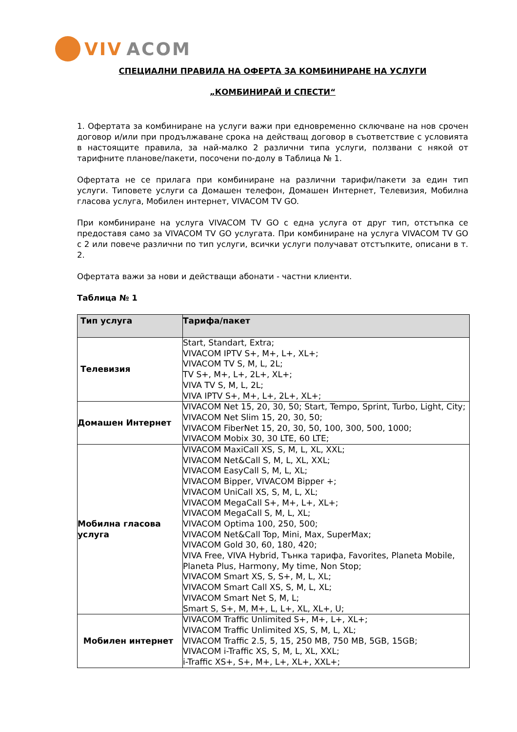VIV ACOM
СПЕЦИАЛНИ ПРАВИЛА НА ОФЕРТА ЗА КОМБИНИРАНЕ НА УСЛУГИ
„КОМБИНИРАЙ И СПЕСТИ“
1. Офертата за комбиниране на услуги важи при едновременно сключване на нов срочен договор и/или при продължаване срока на действащ договор в съответствие с условията в настоящите правила, за най-малко 2 различни типа услуги, ползвани с някой от тарифните планове/пакети, посочени по-долу в Таблица № 1.
Офертата не се прилага при комбиниране на различни тарифи/пакети за един тип услуги. Типовете услуги са Домашен телефон, Домашен Интернет, Телевизия, Мобилна гласова услуга, Мобилен интернет, VIVACOM TV GO.
При комбиниране на услуга VIVACOM TV GO с една услуга от друг тип, отстъпка се предоставя само за VIVACOM TV GO услугата. При комбиниране на услуга VIVACOM TV GO с 2 или повече различни по тип услуги, всички услуги получават отстъпките, описани в т. 2.
Офертата важи за нови и действащи абонати - частни клиенти.
Таблица № 1
| Тип услуга | Тарифа/пакет |
| --- | --- |
| Телевизия | Start, Standart, Extra; VIVACOM IPTV S+, M+, L+, XL+; VIVACOM TV S, M, L, 2L; TV S+, M+, L+, 2L+, XL+; VIVA TV S, M, L, 2L; VIVA IPTV S+, M+, L+, 2L+, XL+; |
| Домашен Интернет | VIVACOM Net 15, 20, 30, 50; Start, Tempo, Sprint, Turbo, Light, City; VIVACOM Net Slim 15, 20, 30, 50; VIVACOM FiberNet 15, 20, 30, 50, 100, 300, 500, 1000; VIVACOM Mobix 30, 30 LTE, 60 LTE; |
| Мобилна гласова услуга | VIVACOM MaxiCall XS, S, M, L, XL, XXL; VIVACOM Net&Call S, M, L, XL, XXL; VIVACOM EasyCall S, M, L, XL; VIVACOM Bipper, VIVACOM Bipper +; VIVACOM UniCall XS, S, M, L, XL; VIVACOM MegaCall S+, M+, L+, XL+; VIVACOM MegaCall S, M, L, XL; VIVACOM Optima 100, 250, 500; VIVACOM Net&Call Top, Mini, Max, SuperMax; VIVACOM Gold 30, 60, 180, 420; VIVA Free, VIVA Hybrid, Тънка тарифа, Favorites, Planeta Mobile, Planeta Plus, Harmony, My time, Non Stop; VIVACOM Smart XS, S, S+, M, L, XL; VIVACOM Smart Call XS, S, M, L, XL; VIVACOM Smart Net S, M, L; Smart S, S+, M, M+, L, L+, XL, XL+, U; |
| Мобилен интернет | VIVACOM Traffic Unlimited S+, M+, L+, XL+; VIVACOM Traffic Unlimited XS, S, M, L, XL; VIVACOM Traffic 2.5, 5, 15, 250 MB, 750 MB, 5GB, 15GB; VIVACOM i-Traffic XS, S, M, L, XL, XXL; i-Traffic XS+, S+, M+, L+, XL+, XXL+; |